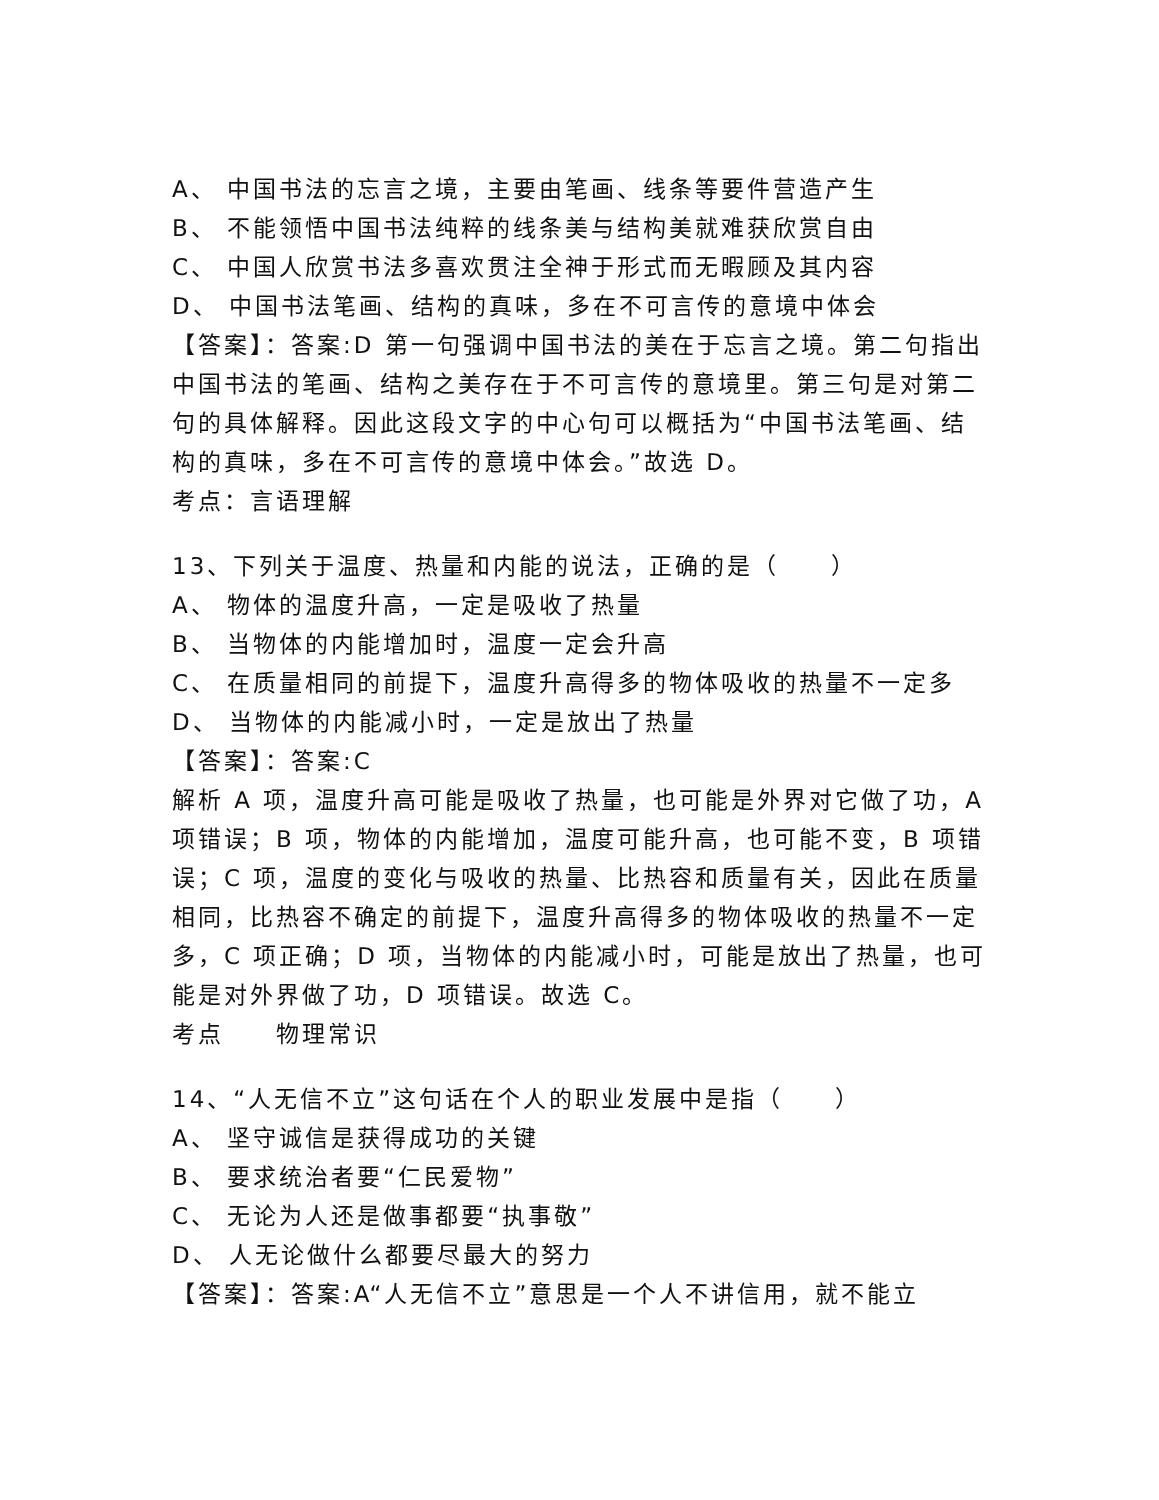A、 中国书法的忘言之境，主要由笔画、线条等要件营造产生
B、 不能领悟中国书法纯粹的线条美与结构美就难获欣赏自由
C、 中国人欣赏书法多喜欢贯注全神于形式而无暇顾及其内容
D、 中国书法笔画、结构的真味，多在不可言传的意境中体会
【答案】：答案:D 第一句强调中国书法的美在于忘言之境。第二句指出中国书法的笔画、结构之美存在于不可言传的意境里。第三句是对第二句的具体解释。因此这段文字的中心句可以概括为“中国书法笔画、结构的真味，多在不可言传的意境中体会。”故选 D。
考点：言语理解
13、下列关于温度、热量和内能的说法，正确的是（　　）
A、 物体的温度升高，一定是吸收了热量
B、 当物体的内能增加时，温度一定会升高
C、 在质量相同的前提下，温度升高得多的物体吸收的热量不一定多
D、 当物体的内能减小时，一定是放出了热量
【答案】：答案:C
解析 A 项，温度升高可能是吸收了热量，也可能是外界对它做了功，A 项错误；B 项，物体的内能增加，温度可能升高，也可能不变，B 项错误；C 项，温度的变化与吸收的热量、比热容和质量有关，因此在质量相同，比热容不确定的前提下，温度升高得多的物体吸收的热量不一定多，C 项正确；D 项，当物体的内能减小时，可能是放出了热量，也可能是对外界做了功，D 项错误。故选 C。
考点　　物理常识
14、“人无信不立”这句话在个人的职业发展中是指（　　）
A、 坚守诚信是获得成功的关键
B、 要求统治者要“仁民爱物”
C、 无论为人还是做事都要“执事敬”
D、 人无论做什么都要尽最大的努力
【答案】：答案:A“人无信不立”意思是一个人不讲信用，就不能立